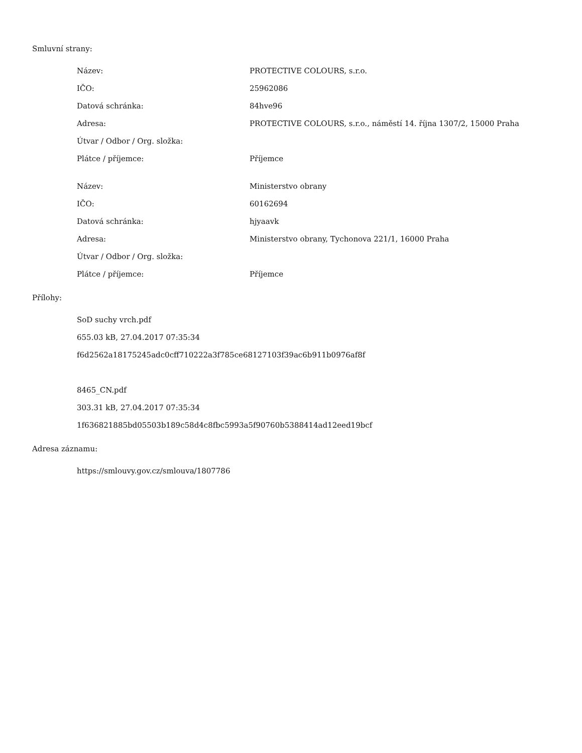Smluvní strany:
| Název: | PROTECTIVE COLOURS, s.r.o. |
| IČO: | 25962086 |
| Datová schránka: | 84hve96 |
| Adresa: | PROTECTIVE COLOURS, s.r.o., náměstí 14. října 1307/2, 15000 Praha |
| Útvar / Odbor / Org. složka: | |
| Plátce / příjemce: | Příjemce |
| Název: | Ministerstvo obrany |
| IČO: | 60162694 |
| Datová schránka: | hjyaavk |
| Adresa: | Ministerstvo obrany, Tychonova 221/1, 16000 Praha |
| Útvar / Odbor / Org. složka: | |
| Plátce / příjemce: | Příjemce |
Přílohy:
SoD suchy vrch.pdf
655.03 kB, 27.04.2017 07:35:34
f6d2562a18175245adc0cff710222a3f785ce68127103f39ac6b911b0976af8f
8465_CN.pdf
303.31 kB, 27.04.2017 07:35:34
1f636821885bd05503b189c58d4c8fbc5993a5f90760b5388414ad12eed19bcf
Adresa záznamu:
https://smlouvy.gov.cz/smlouva/1807786